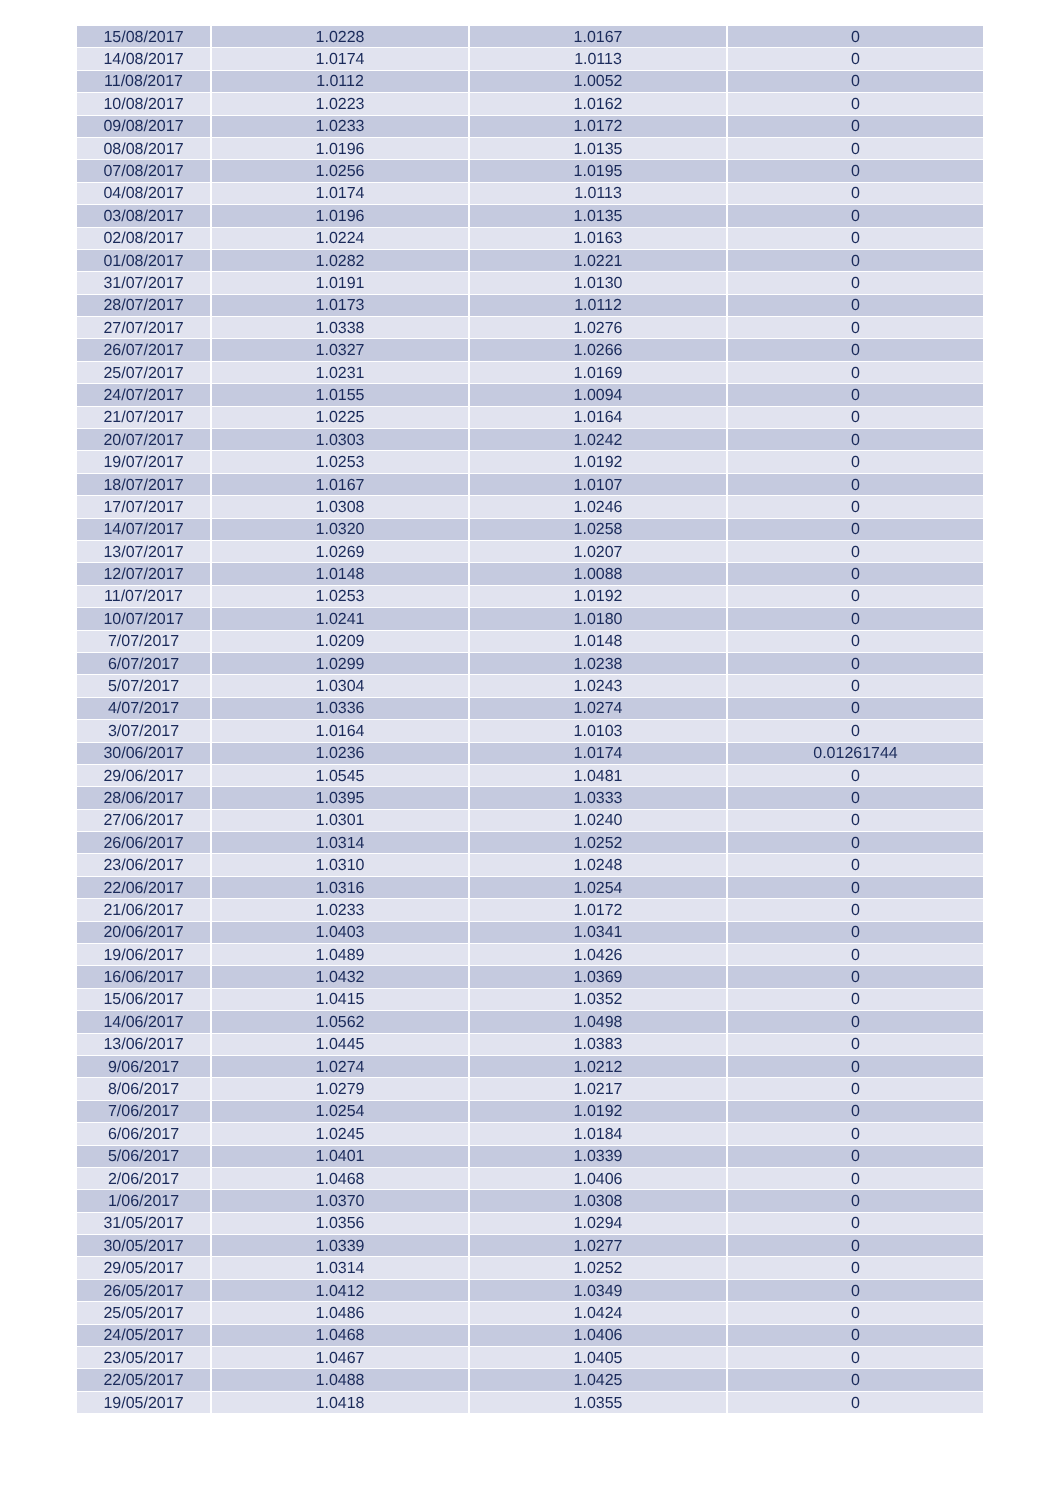| 15/08/2017 | 1.0228 | 1.0167 | 0 |
| 14/08/2017 | 1.0174 | 1.0113 | 0 |
| 11/08/2017 | 1.0112 | 1.0052 | 0 |
| 10/08/2017 | 1.0223 | 1.0162 | 0 |
| 09/08/2017 | 1.0233 | 1.0172 | 0 |
| 08/08/2017 | 1.0196 | 1.0135 | 0 |
| 07/08/2017 | 1.0256 | 1.0195 | 0 |
| 04/08/2017 | 1.0174 | 1.0113 | 0 |
| 03/08/2017 | 1.0196 | 1.0135 | 0 |
| 02/08/2017 | 1.0224 | 1.0163 | 0 |
| 01/08/2017 | 1.0282 | 1.0221 | 0 |
| 31/07/2017 | 1.0191 | 1.0130 | 0 |
| 28/07/2017 | 1.0173 | 1.0112 | 0 |
| 27/07/2017 | 1.0338 | 1.0276 | 0 |
| 26/07/2017 | 1.0327 | 1.0266 | 0 |
| 25/07/2017 | 1.0231 | 1.0169 | 0 |
| 24/07/2017 | 1.0155 | 1.0094 | 0 |
| 21/07/2017 | 1.0225 | 1.0164 | 0 |
| 20/07/2017 | 1.0303 | 1.0242 | 0 |
| 19/07/2017 | 1.0253 | 1.0192 | 0 |
| 18/07/2017 | 1.0167 | 1.0107 | 0 |
| 17/07/2017 | 1.0308 | 1.0246 | 0 |
| 14/07/2017 | 1.0320 | 1.0258 | 0 |
| 13/07/2017 | 1.0269 | 1.0207 | 0 |
| 12/07/2017 | 1.0148 | 1.0088 | 0 |
| 11/07/2017 | 1.0253 | 1.0192 | 0 |
| 10/07/2017 | 1.0241 | 1.0180 | 0 |
| 7/07/2017 | 1.0209 | 1.0148 | 0 |
| 6/07/2017 | 1.0299 | 1.0238 | 0 |
| 5/07/2017 | 1.0304 | 1.0243 | 0 |
| 4/07/2017 | 1.0336 | 1.0274 | 0 |
| 3/07/2017 | 1.0164 | 1.0103 | 0 |
| 30/06/2017 | 1.0236 | 1.0174 | 0.01261744 |
| 29/06/2017 | 1.0545 | 1.0481 | 0 |
| 28/06/2017 | 1.0395 | 1.0333 | 0 |
| 27/06/2017 | 1.0301 | 1.0240 | 0 |
| 26/06/2017 | 1.0314 | 1.0252 | 0 |
| 23/06/2017 | 1.0310 | 1.0248 | 0 |
| 22/06/2017 | 1.0316 | 1.0254 | 0 |
| 21/06/2017 | 1.0233 | 1.0172 | 0 |
| 20/06/2017 | 1.0403 | 1.0341 | 0 |
| 19/06/2017 | 1.0489 | 1.0426 | 0 |
| 16/06/2017 | 1.0432 | 1.0369 | 0 |
| 15/06/2017 | 1.0415 | 1.0352 | 0 |
| 14/06/2017 | 1.0562 | 1.0498 | 0 |
| 13/06/2017 | 1.0445 | 1.0383 | 0 |
| 9/06/2017 | 1.0274 | 1.0212 | 0 |
| 8/06/2017 | 1.0279 | 1.0217 | 0 |
| 7/06/2017 | 1.0254 | 1.0192 | 0 |
| 6/06/2017 | 1.0245 | 1.0184 | 0 |
| 5/06/2017 | 1.0401 | 1.0339 | 0 |
| 2/06/2017 | 1.0468 | 1.0406 | 0 |
| 1/06/2017 | 1.0370 | 1.0308 | 0 |
| 31/05/2017 | 1.0356 | 1.0294 | 0 |
| 30/05/2017 | 1.0339 | 1.0277 | 0 |
| 29/05/2017 | 1.0314 | 1.0252 | 0 |
| 26/05/2017 | 1.0412 | 1.0349 | 0 |
| 25/05/2017 | 1.0486 | 1.0424 | 0 |
| 24/05/2017 | 1.0468 | 1.0406 | 0 |
| 23/05/2017 | 1.0467 | 1.0405 | 0 |
| 22/05/2017 | 1.0488 | 1.0425 | 0 |
| 19/05/2017 | 1.0418 | 1.0355 | 0 |